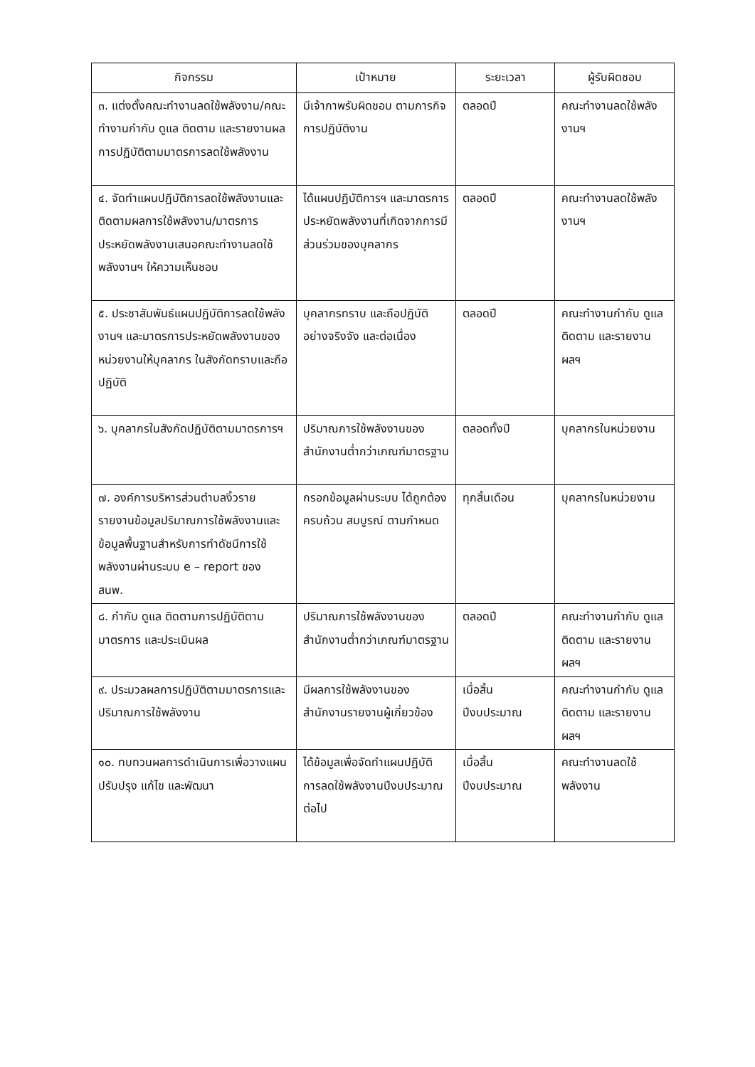| กิจกรรม | เป้าหมาย | ระยะเวลา | ผู้รับผิดชอบ |
| --- | --- | --- | --- |
| ๓. แต่งตั้งคณะทำงานลดใช้พลังงาน/คณะทำงานกำกับ ดูแล ติดตาม และรายงานผลการปฏิบัติตามมาตรการลดใช้พลังงาน | มีเจ้าภาพรับผิดชอบ ตามภารกิจการปฏิบัติงาน | ตลอดปี | คณะทำงานลดใช้พลังงานฯ |
| ๔. จัดทำแผนปฏิบัติการลดใช้พลังงานและติดตามผลการใช้พลังงาน/มาตรการประหยัดพลังงานเสนอคณะทำงานลดใช้พลังงานฯ ให้ความเห็นชอบ | ได้แผนปฏิบัติการฯ และมาตรการประหยัดพลังงานที่เกิดจากการมีส่วนร่วมของบุคลากร | ตลอดปี | คณะทำงานลดใช้พลังงานฯ |
| ๕. ประชาสัมพันธ์แผนปฏิบัติการลดใช้พลังงานฯ และมาตรการประหยัดพลังงานของหน่วยงานให้บุคลากร ในสังกัดทราบและถือปฏิบัติ | บุคลากรทราบ และถือปฏิบัติอย่างจริงจัง และต่อเนื่อง | ตลอดปี | คณะทำงานกำกับ ดูแล ติดตาม และรายงานผลฯ |
| ๖. บุคลากรในสังกัดปฏิบัติตามมาตรการฯ | ปริมาณการใช้พลังงานของสำนักงานต่ำกว่าเกณฑ์มาตรฐาน | ตลอดทั้งปี | บุคลากรในหน่วยงาน |
| ๗. องค์การบริหารส่วนตำบลงิ้วราย รายงานข้อมูลปริมาณการใช้พลังงานและข้อมูลพื้นฐานสำหรับการทำดัชนีการใช้พลังงานผ่านระบบ e – report ของ สนพ. | กรอกข้อมูลผ่านระบบ ได้ถูกต้อง ครบถ้วน สมบูรณ์ ตามกำหนด | ทุกสิ้นเดือน | บุคลากรในหน่วยงาน |
| ๘. กำกับ ดูแล ติดตามการปฏิบัติตามมาตรการ และประเมินผล | ปริมาณการใช้พลังงานของสำนักงานต่ำกว่าเกณฑ์มาตรฐาน | ตลอดปี | คณะทำงานกำกับ ดูแล ติดตาม และรายงานผลฯ |
| ๙. ประมวลผลการปฏิบัติตามมาตรการและปริมาณการใช้พลังงาน | มีผลการใช้พลังงานของสำนักงานรายงานผู้เกี่ยวข้อง | เมื่อสิ้นปีงบประมาณ | คณะทำงานกำกับ ดูแล ติดตาม และรายงานผลฯ |
| ๑๐. ทบทวนผลการดำเนินการเพื่อวางแผนปรับปรุง แก้ไข และพัฒนา | ได้ข้อมูลเพื่อจัดทำแผนปฏิบัติการลดใช้พลังงานปีงบประมาณต่อไป | เมื่อสิ้นปีงบประมาณ | คณะทำงานลดใช้พลังงาน |